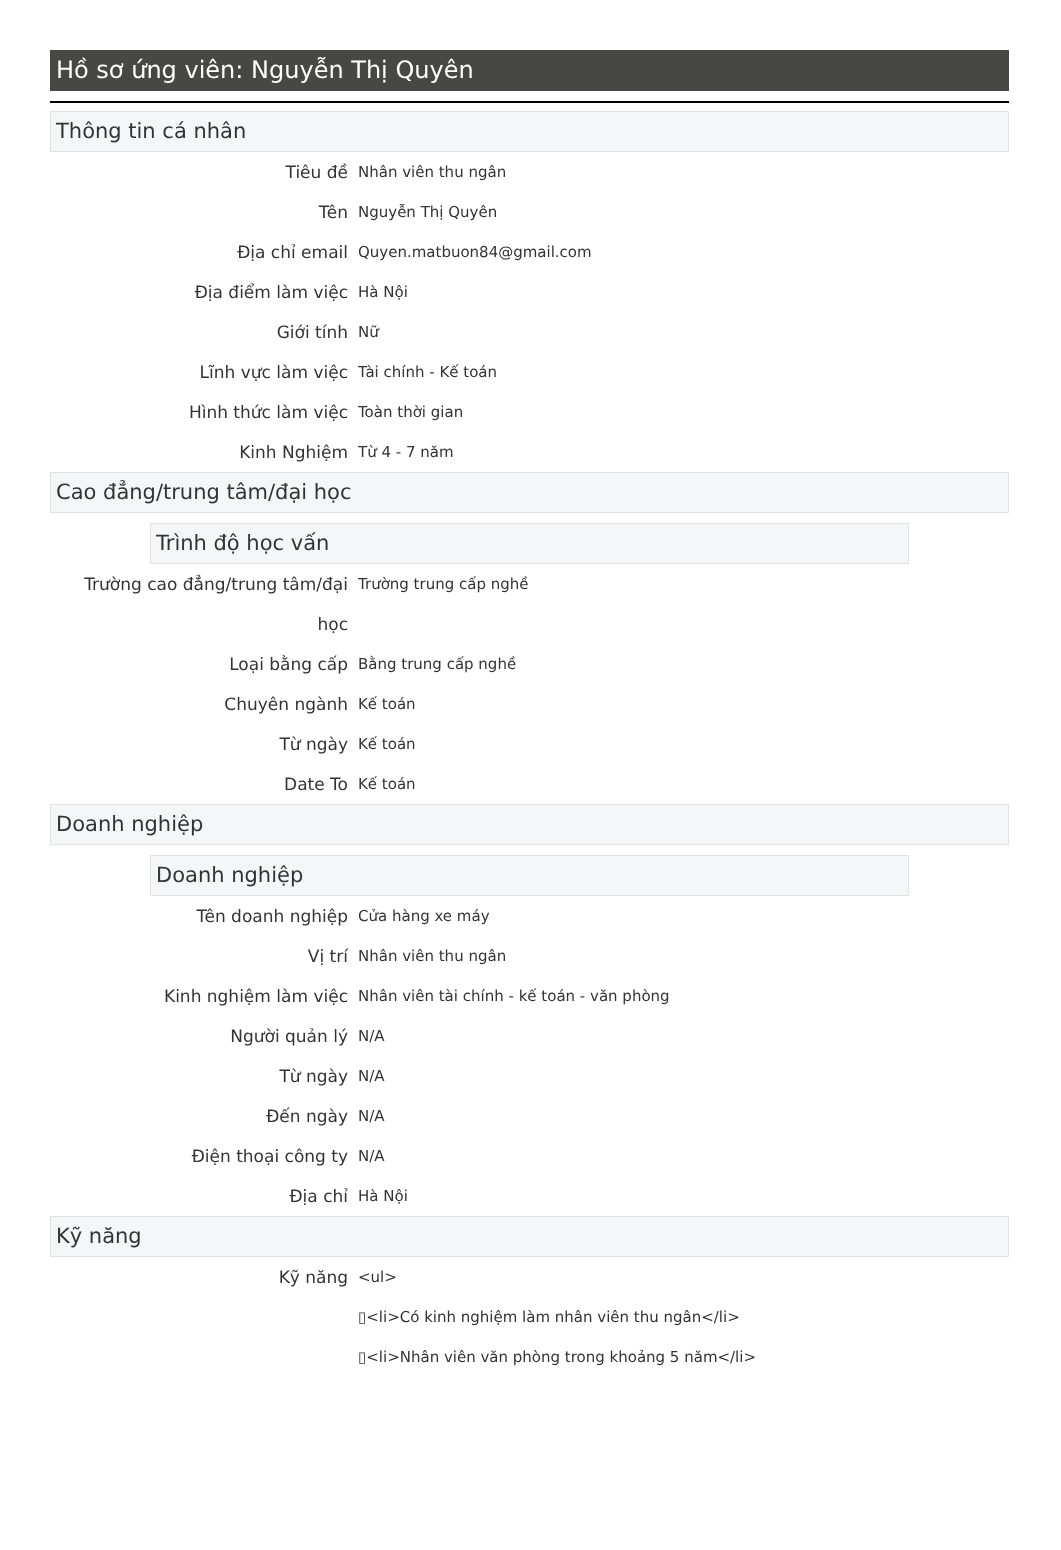Hồ sơ ứng viên: Nguyễn Thị Quyên
Thông tin cá nhân
Tiêu đề Nhân viên thu ngân
Tên Nguyễn Thị Quyên
Địa chỉ email Quyen.matbuon84@gmail.com
Địa điểm làm việc Hà Nội
Giới tính Nữ
Lĩnh vực làm việc Tài chính - Kế toán
Hình thức làm việc Toàn thời gian
Kinh Nghiệm Từ 4 - 7 năm
Cao đẳng/trung tâm/đại học
Trình độ học vấn
Trường cao đẳng/trung tâm/đại học
Trường trung cấp nghề
Loại bằng cấp Bằng trung cấp nghề
Chuyên ngành Kế toán
Từ ngày Kế toán
Date To Kế toán
Doanh nghiệp
Doanh nghiệp
Tên doanh nghiệp Cửa hàng xe máy
Vị trí Nhân viên thu ngân
Kinh nghiệm làm việc Nhân viên tài chính - kế toán - văn phòng
Người quản lý N/A
Từ ngày N/A
Đến ngày N/A
Điện thoại công ty N/A
Địa chỉ Hà Nội
Kỹ năng
Kỹ năng <ul>
▯<li>Có kinh nghiệm làm nhân viên thu ngân</li>
▯<li>Nhân viên văn phòng trong khoảng 5 năm</li>